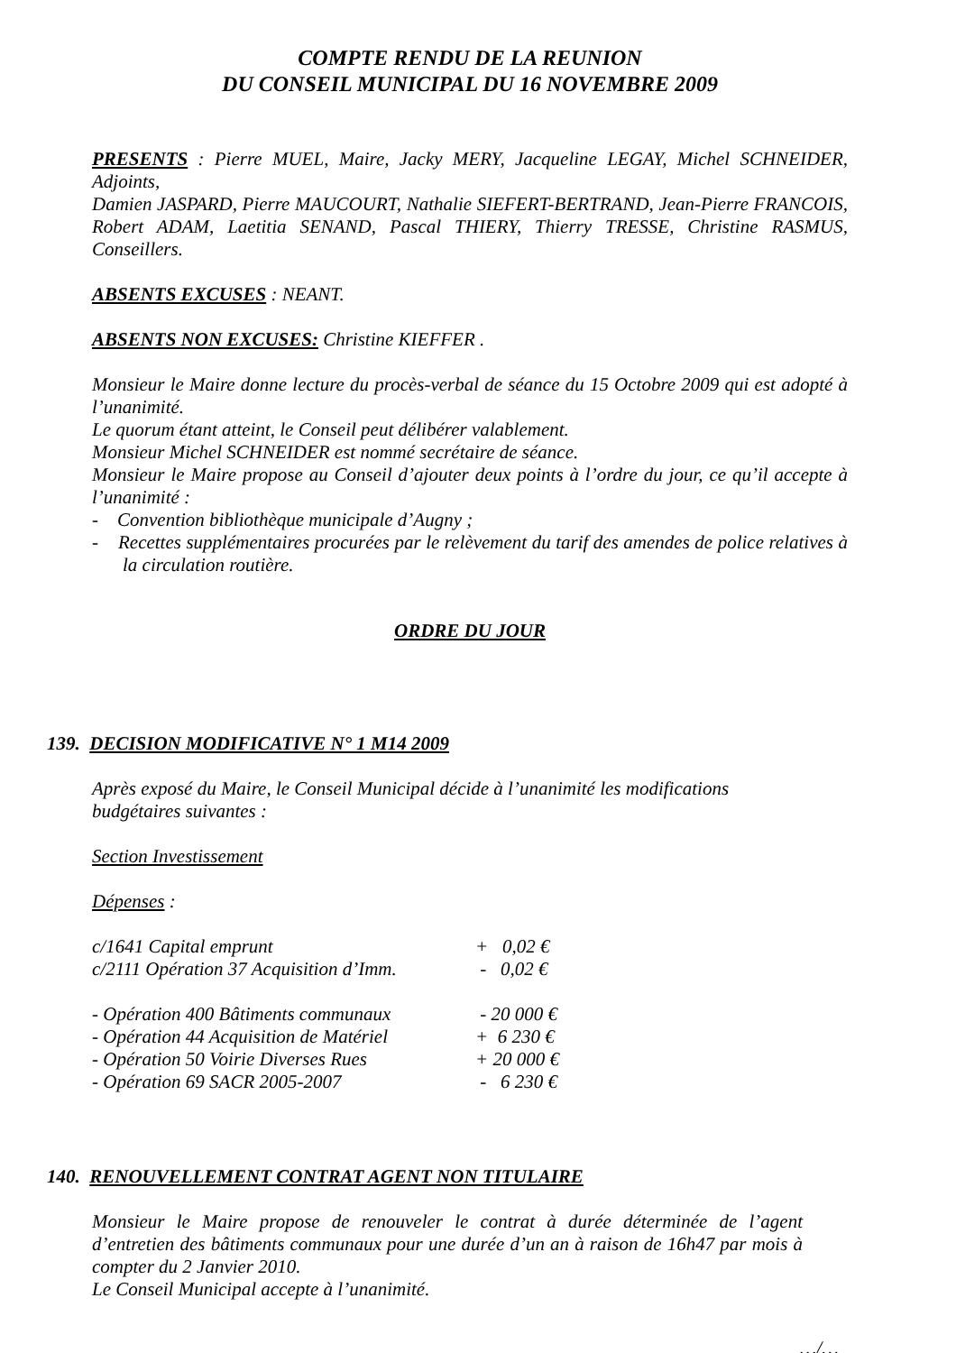COMPTE RENDU DE LA REUNION
DU CONSEIL MUNICIPAL DU 16 NOVEMBRE 2009
PRESENTS : Pierre MUEL, Maire, Jacky MERY, Jacqueline LEGAY, Michel SCHNEIDER, Adjoints,
Damien JASPARD, Pierre MAUCOURT, Nathalie SIEFERT-BERTRAND, Jean-Pierre FRANCOIS, Robert ADAM, Laetitia SENAND, Pascal THIERY, Thierry TRESSE, Christine RASMUS, Conseillers.
ABSENTS EXCUSES : NEANT.
ABSENTS NON EXCUSES: Christine KIEFFER .
Monsieur le Maire donne lecture du procès-verbal de séance du 15 Octobre 2009 qui est adopté à l’unanimité.
Le quorum étant atteint, le Conseil peut délibérer valablement.
Monsieur Michel SCHNEIDER est nommé secrétaire de séance.
Monsieur le Maire propose au Conseil d’ajouter deux points à l’ordre du jour, ce qu’il accepte à l’unanimité :
- Convention bibliothèque municipale d’Augny ;
- Recettes supplémentaires procurées par le relèvement du tarif des amendes de police relatives à la circulation routière.
ORDRE DU JOUR
139. DECISION MODIFICATIVE N° 1 M14 2009
Après exposé du Maire, le Conseil Municipal décide à l’unanimité les modifications
budgétaires suivantes :
Section Investissement
Dépenses :
| c/1641 Capital emprunt | + 0,02 € |
| c/2111 Opération 37 Acquisition d’Imm. | - 0,02 € |
| - Opération 400 Bâtiments communaux | - 20 000 € |
| - Opération 44 Acquisition de Matériel | + 6 230 € |
| - Opération 50 Voirie Diverses Rues | + 20 000 € |
| - Opération 69 SACR 2005-2007 | - 6 230 € |
140. RENOUVELLEMENT CONTRAT AGENT NON TITULAIRE
Monsieur le Maire propose de renouveler le contrat à durée déterminée de l’agent d’entretien des bâtiments communaux pour une durée d’un an à raison de 16h47 par mois à compter du 2 Janvier 2010.
Le Conseil Municipal accepte à l’unanimité.
…/…